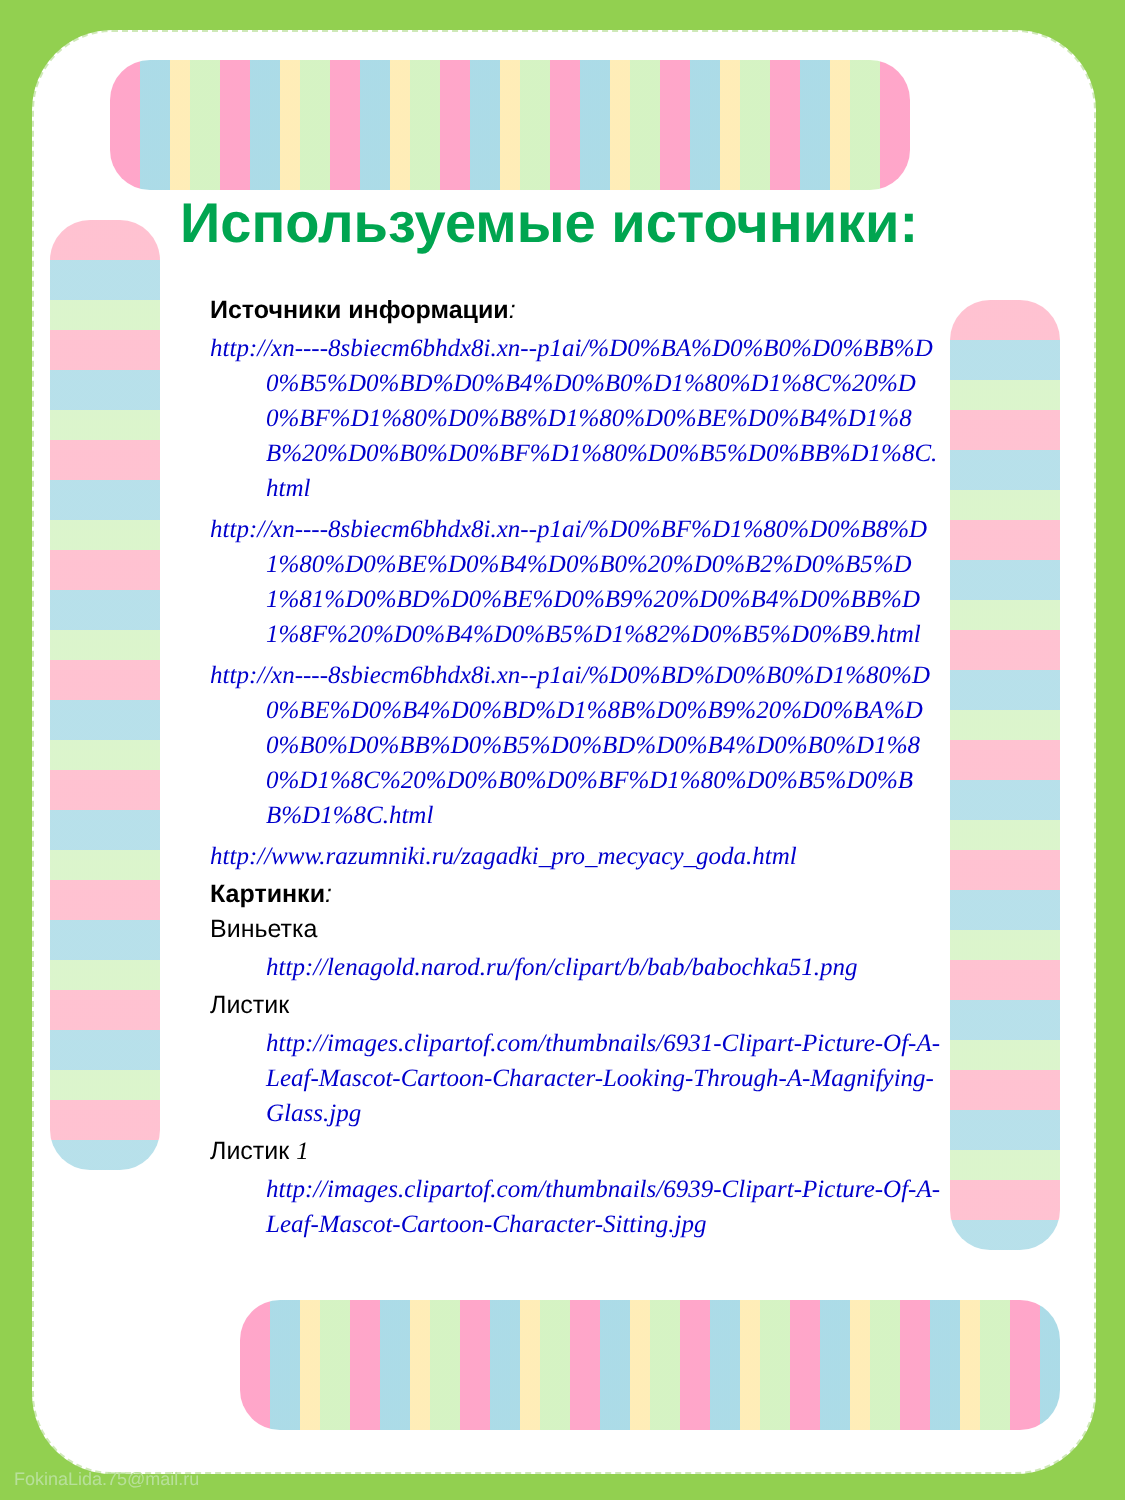Используемые источники:
Источники информации:
http://xn----8sbiecm6bhdx8i.xn--p1ai/%D0%BA%D0%B0%D0%BB%D0%B5%D0%BD%D0%B4%D0%B0%D1%80%D1%8C%20%D0%BF%D1%80%D0%B8%D1%80%D0%BE%D0%B4%D1%8B%20%D0%B0%D0%BF%D1%80%D0%B5%D0%BB%D1%8C.html
http://xn----8sbiecm6bhdx8i.xn--p1ai/%D0%BF%D1%80%D0%B8%D1%80%D0%BE%D0%B4%D0%B0%20%D0%B2%D0%B5%D1%81%D0%BD%D0%BE%D0%B9%20%D0%B4%D0%BB%D1%8F%20%D0%B4%D0%B5%D1%82%D0%B5%D0%B9.html
http://xn----8sbiecm6bhdx8i.xn--p1ai/%D0%BD%D0%B0%D1%80%D0%BE%D0%B4%D0%BD%D1%8B%D0%B9%20%D0%BA%D0%B0%D0%BB%D0%B5%D0%BD%D0%B4%D0%B0%D1%80%D1%8C%20%D0%B0%D0%BF%D1%80%D0%B5%D0%BB%D1%8C.html
http://www.razumniki.ru/zagadki_pro_mecyacy_goda.html
Картинки:
Виньетка
http://lenagold.narod.ru/fon/clipart/b/bab/babochka51.png
Листик
http://images.clipartof.com/thumbnails/6931-Clipart-Picture-Of-A-Leaf-Mascot-Cartoon-Character-Looking-Through-A-Magnifying-Glass.jpg
Листик 1
http://images.clipartof.com/thumbnails/6939-Clipart-Picture-Of-A-Leaf-Mascot-Cartoon-Character-Sitting.jpg
FokinaLida.75@mail.ru